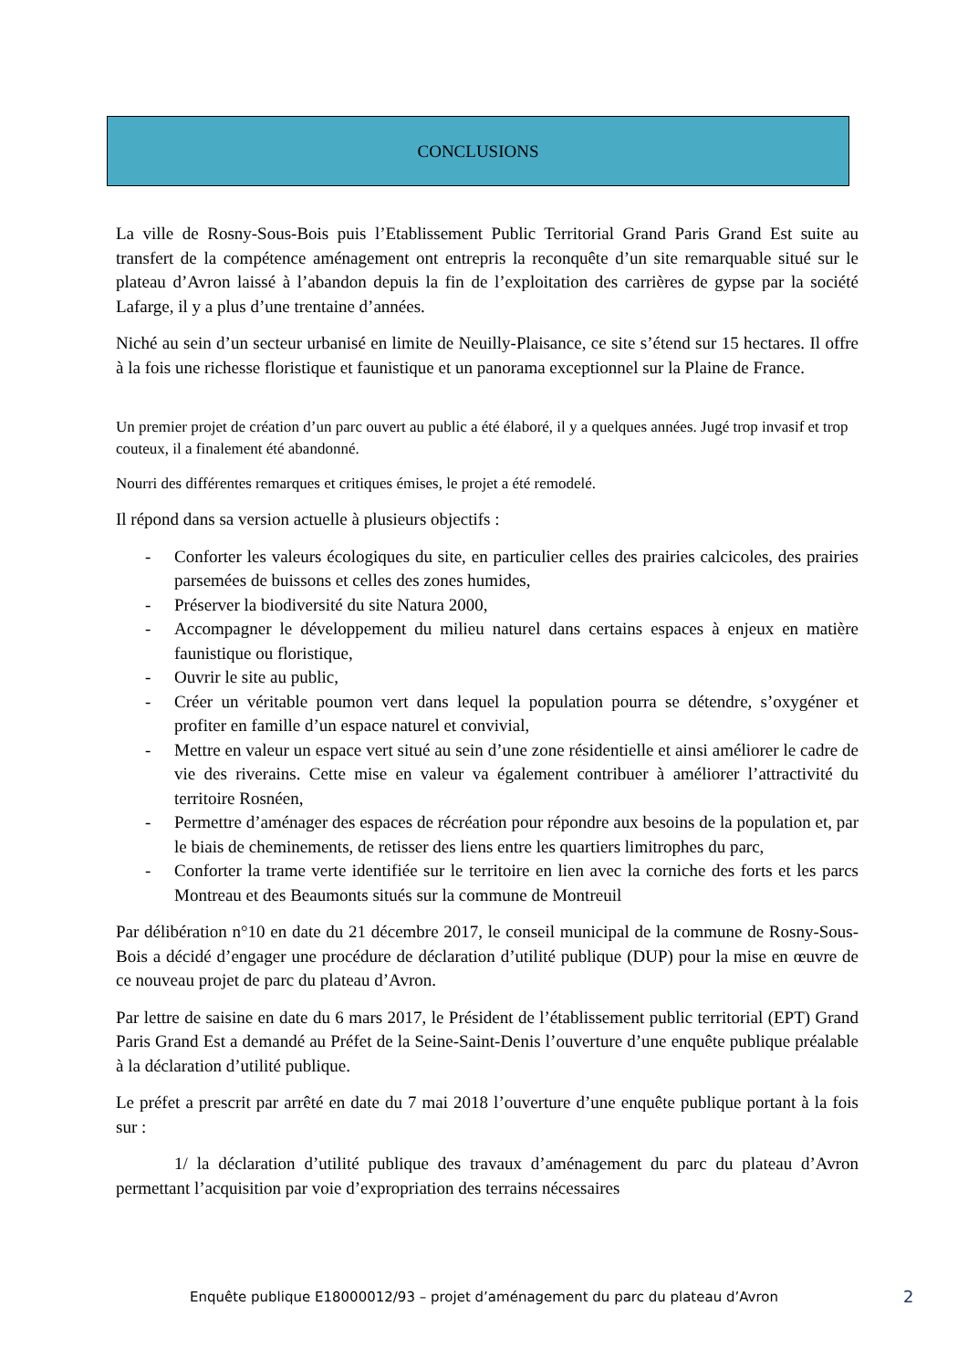CONCLUSIONS
La ville de Rosny-Sous-Bois puis l’Etablissement Public Territorial Grand Paris Grand Est suite au transfert de la compétence aménagement ont entrepris la reconquête d’un site remarquable situé sur le plateau d’Avron laissé à l’abandon depuis la fin de l’exploitation des carrières de gypse par la société Lafarge, il y a plus d’une trentaine d’années.
Niché au sein d’un secteur urbanisé en limite de Neuilly-Plaisance, ce site s’étend sur 15 hectares. Il offre à la fois une richesse floristique et faunistique et un panorama exceptionnel sur la Plaine de France.
Un premier projet de création d’un parc ouvert au public a été élaboré, il y a quelques années. Jugé trop invasif et trop couteux, il a finalement été abandonné.
Nourri des différentes remarques et critiques émises, le projet a été remodelé.
Il répond dans sa version actuelle à plusieurs objectifs :
- Conforter les valeurs écologiques du site, en particulier celles des prairies calcicoles, des prairies parsemées de buissons et celles des zones humides,
- Préserver la biodiversité du site Natura 2000,
- Accompagner le développement du milieu naturel dans certains espaces à enjeux en matière faunistique ou floristique,
- Ouvrir le site au public,
- Créer un véritable poumon vert dans lequel la population pourra se détendre, s’oxygéner et profiter en famille d’un espace naturel et convivial,
- Mettre en valeur un espace vert situé au sein d’une zone résidentielle et ainsi améliorer le cadre de vie des riverains. Cette mise en valeur va également contribuer à améliorer l’attractivité du territoire Rosnéen,
- Permettre d’aménager des espaces de récréation pour répondre aux besoins de la population et, par le biais de cheminements, de retisser des liens entre les quartiers limitrophes du parc,
- Conforter la trame verte identifiée sur le territoire en lien avec la corniche des forts et les parcs Montreau et des Beaumonts situés sur la commune de Montreuil
Par délibération n°10 en date du 21 décembre 2017, le conseil municipal de la commune de Rosny-Sous-Bois a décidé d’engager une procédure de déclaration d’utilité publique (DUP) pour la mise en œuvre de ce nouveau projet de parc du plateau d’Avron.
Par lettre de saisine en date du 6 mars 2017, le Président de l’établissement public territorial (EPT) Grand Paris Grand Est a demandé au Préfet de la Seine-Saint-Denis l’ouverture d’une enquête publique préalable à la déclaration d’utilité publique.
Le préfet a prescrit par arrêté en date du 7 mai 2018 l’ouverture d’une enquête publique portant à la fois sur :
1/ la déclaration d’utilité publique des travaux d’aménagement du parc du plateau d’Avron permettant l’acquisition par voie d’expropriation des terrains nécessaires
Enquête publique E18000012/93 – projet d’aménagement du parc du plateau d’Avron 2